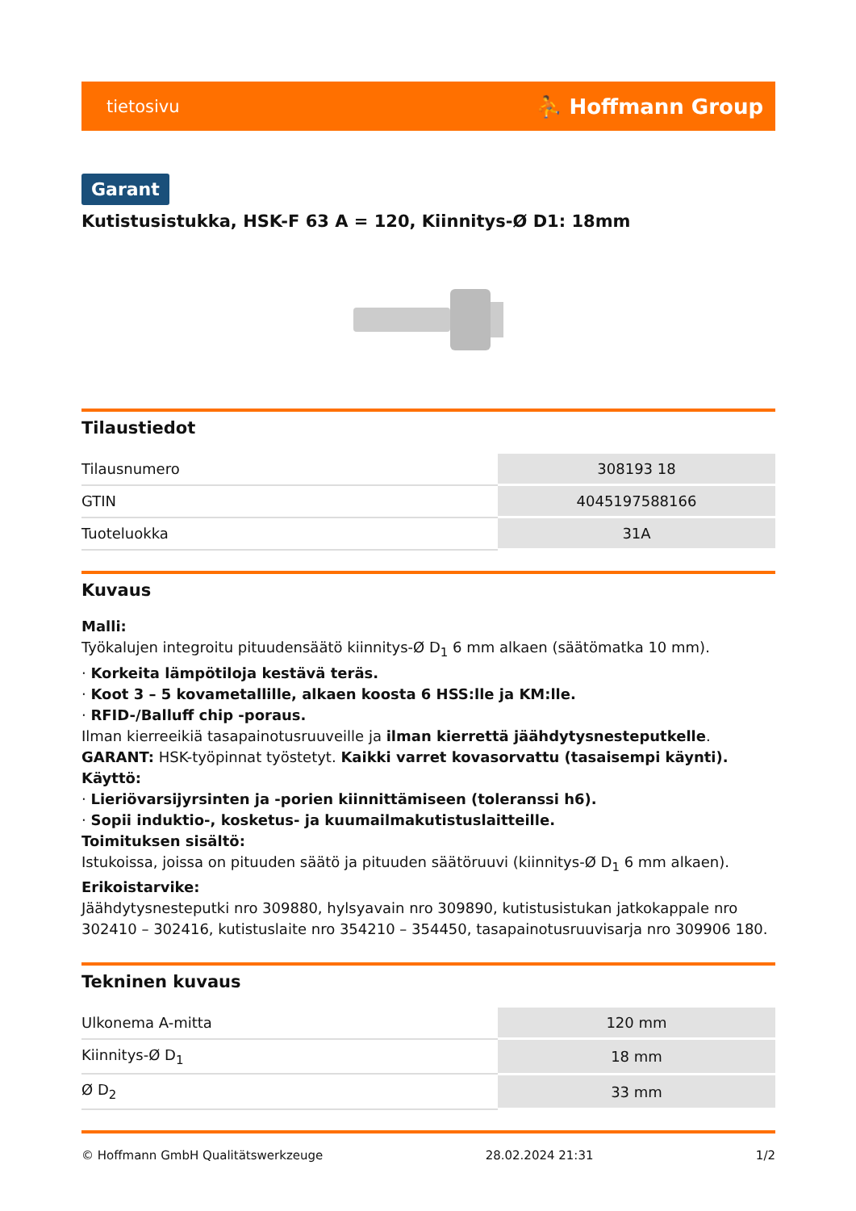tietosivu ⛹ Hoffmann Group
Garant
Kutistusistukka, HSK-F 63 A = 120, Kiinnitys-Ø D1: 18mm
Tilaustiedot
| Tilausnumero | 308193 18 |
| GTIN | 4045197588166 |
| Tuoteluokka | 31A |
Kuvaus
Malli:
Työkalujen integroitu pituudensäätö kiinnitys-Ø D<sub>1</sub> 6 mm alkaen (säätömatka 10 mm).
· Korkeita lämpötiloja kestävä teräs.
· Koot 3 – 5 kovametallille, alkaen koosta 6 HSS:lle ja KM:lle.
· RFID-/Balluff chip -poraus.
Ilman kierreeikiä tasapainotusruuveille ja ilman kierrettä jäähdytysnesteputkelle.
GARANT: HSK-työpinnat työstetyt. Kaikki varret kovasorvattu (tasaisempi käynti).
Käyttö:
· Lieriövarsijyrsinten ja -porien kiinnittämiseen (toleranssi h6).
· Sopii induktio-, kosketus- ja kuumailmakutistuslaitteille.
Toimituksen sisältö:
Istukoissa, joissa on pituuden säätö ja pituuden säätöruuvi (kiinnitys-Ø D<sub>1</sub> 6 mm alkaen).
Erikoistarvike:
Jäähdytysnesteputki nro 309880, hylsyavain nro 309890, kutistusistukan jatkokappale nro 302410 – 302416, kutistuslaite nro 354210 – 354450, tasapainotusruuvisarja nro 309906 180.
Tekninen kuvaus
| Ulkonema A-mitta | 120 mm |
| Kiinnitys-Ø D<sub>1</sub> | 18 mm |
| Ø D<sub>2</sub> | 33 mm |
© Hoffmann GmbH Qualitätswerkzeuge 28.02.2024 21:31 1/2